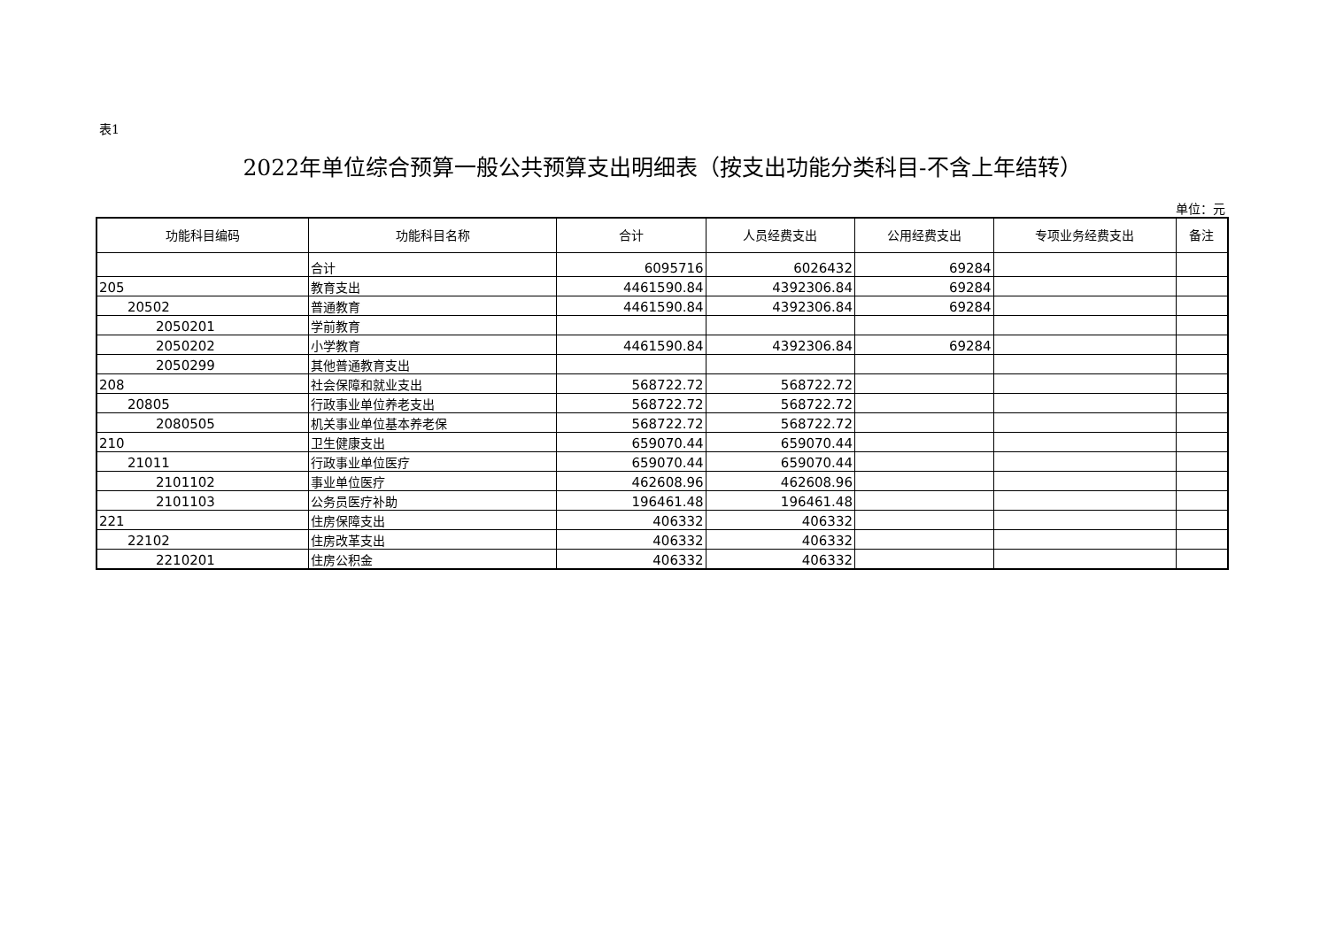表1
2022年单位综合预算一般公共预算支出明细表（按支出功能分类科目-不含上年结转）
单位：元
| 功能科目编码 | 功能科目名称 | 合计 | 人员经费支出 | 公用经费支出 | 专项业务经费支出 | 备注 |
| --- | --- | --- | --- | --- | --- | --- |
| | 合计 | 6095716 | 6026432 | 69284 | | |
| 205 | 教育支出 | 4461590.84 | 4392306.84 | 69284 | | |
| 20502 | 普通教育 | 4461590.84 | 4392306.84 | 69284 | | |
| 2050201 | 学前教育 | | | | | |
| 2050202 | 小学教育 | 4461590.84 | 4392306.84 | 69284 | | |
| 2050299 | 其他普通教育支出 | | | | | |
| 208 | 社会保障和就业支出 | 568722.72 | 568722.72 | | | |
| 20805 | 行政事业单位养老支出 | 568722.72 | 568722.72 | | | |
| 2080505 | 机关事业单位基本养老保 | 568722.72 | 568722.72 | | | |
| 210 | 卫生健康支出 | 659070.44 | 659070.44 | | | |
| 21011 | 行政事业单位医疗 | 659070.44 | 659070.44 | | | |
| 2101102 | 事业单位医疗 | 462608.96 | 462608.96 | | | |
| 2101103 | 公务员医疗补助 | 196461.48 | 196461.48 | | | |
| 221 | 住房保障支出 | 406332 | 406332 | | | |
| 22102 | 住房改革支出 | 406332 | 406332 | | | |
| 2210201 | 住房公积金 | 406332 | 406332 | | | |